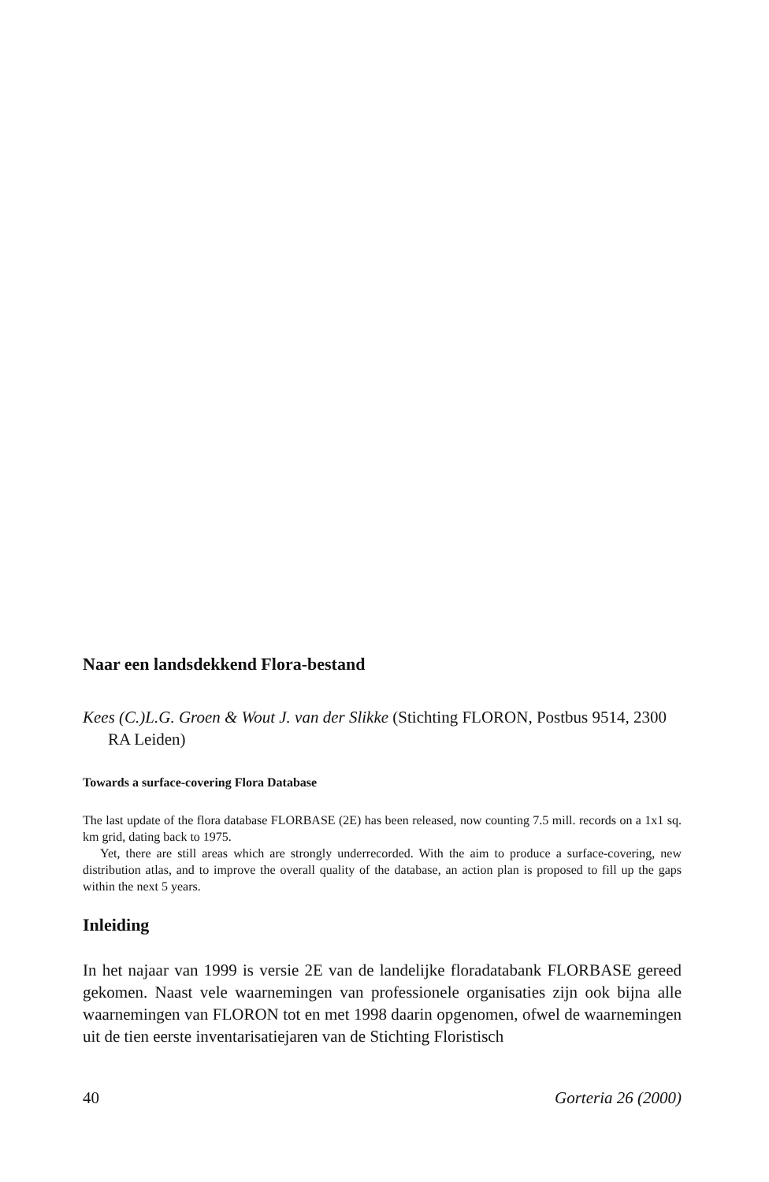Naar een landsdekkend Flora-bestand
Kees (C.)L.G. Groen & Wout J. van der Slikke (Stichting FLORON, Postbus 9514, 2300 RA Leiden)
Towards a surface-covering Flora Database
The last update of the flora database FLORBASE (2E) has been released, now counting 7.5 mill. records on a 1x1 sq. km grid, dating back to 1975.
Yet, there are still areas which are strongly underrecorded. With the aim to produce a surface-covering, new distribution atlas, and to improve the overall quality of the database, an action plan is proposed to fill up the gaps within the next 5 years.
Inleiding
In het najaar van 1999 is versie 2E van de landelijke floradatabank FLORBASE gereed gekomen. Naast vele waarnemingen van professionele organisaties zijn ook bijna alle waarnemingen van FLORON tot en met 1998 daarin opgenomen, ofwel de waarnemingen uit de tien eerste inventarisatiejaren van de Stichting Floristisch
40 Gorteria 26 (2000)